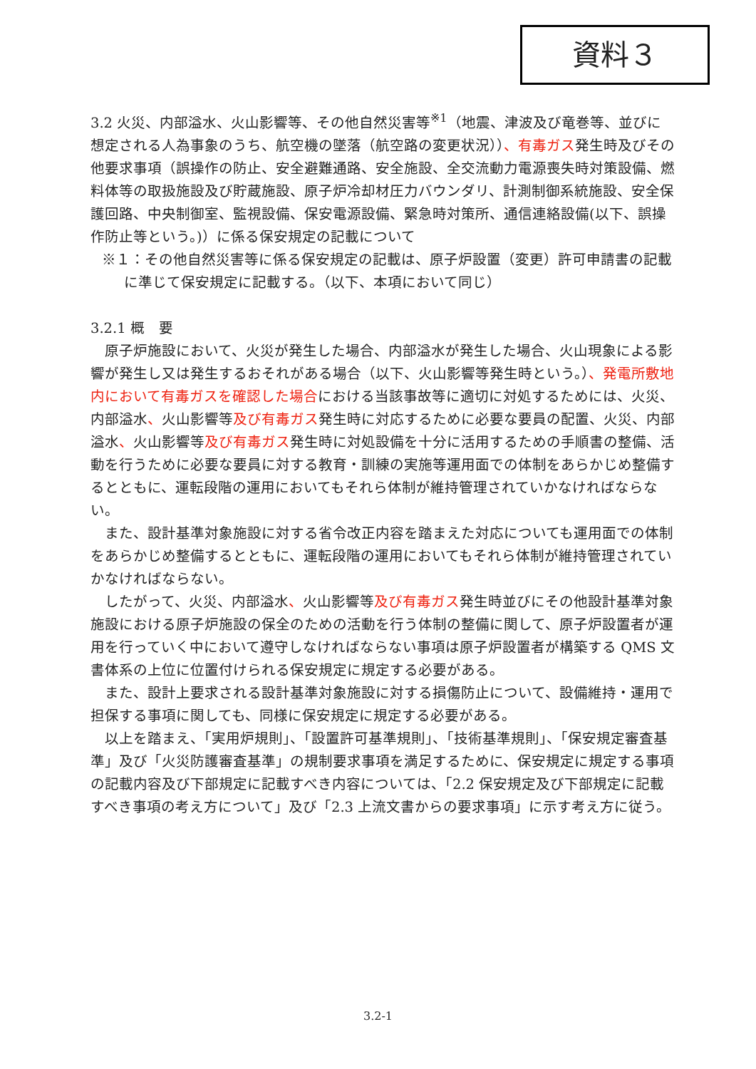資料３
3.2 火災、内部溢水、火山影響等、その他自然災害等<sup>※1</sup>（地震、津波及び竜巻等、並びに想定される人為事象のうち、航空機の墜落（航空路の変更状況））、有毒ガス発生時及びその他要求事項（誤操作の防止、安全避難通路、安全施設、全交流動力電源喪失時対策設備、燃料体等の取扱施設及び貯蔵施設、原子炉冷却材圧力バウンダリ、計測制御系統施設、安全保護回路、中央制御室、監視設備、保安電源設備、緊急時対策所、通信連絡設備(以下、誤操作防止等という。)）に係る保安規定の記載について
※１：その他自然災害等に係る保安規定の記載は、原子炉設置（変更）許可申請書の記載に準じて保安規定に記載する。（以下、本項において同じ）
3.2.1 概　要
原子炉施設において、火災が発生した場合、内部溢水が発生した場合、火山現象による影響が発生し又は発生するおそれがある場合（以下、火山影響等発生時という。）、発電所敷地内において有毒ガスを確認した場合における当該事故等に適切に対処するためには、火災、内部溢水、火山影響等及び有毒ガス発生時に対応するために必要な要員の配置、火災、内部溢水、火山影響等及び有毒ガス発生時に対処設備を十分に活用するための手順書の整備、活動を行うために必要な要員に対する教育・訓練の実施等運用面での体制をあらかじめ整備するとともに、運転段階の運用においてもそれら体制が維持管理されていかなければならない。
また、設計基準対象施設に対する省令改正内容を踏まえた対応についても運用面での体制をあらかじめ整備するとともに、運転段階の運用においてもそれら体制が維持管理されていかなければならない。
したがって、火災、内部溢水、火山影響等及び有毒ガス発生時並びにその他設計基準対象施設における原子炉施設の保全のための活動を行う体制の整備に関して、原子炉設置者が運用を行っていく中において遵守しなければならない事項は原子炉設置者が構築する QMS 文書体系の上位に位置付けられる保安規定に規定する必要がある。
また、設計上要求される設計基準対象施設に対する損傷防止について、設備維持・運用で担保する事項に関しても、同様に保安規定に規定する必要がある。
以上を踏まえ、「実用炉規則」、「設置許可基準規則」、「技術基準規則」、「保安規定審査基準」及び「火災防護審査基準」の規制要求事項を満足するために、保安規定に規定する事項の記載内容及び下部規定に記載すべき内容については、「2.2 保安規定及び下部規定に記載すべき事項の考え方について」及び「2.3 上流文書からの要求事項」に示す考え方に従う。
3.2-1